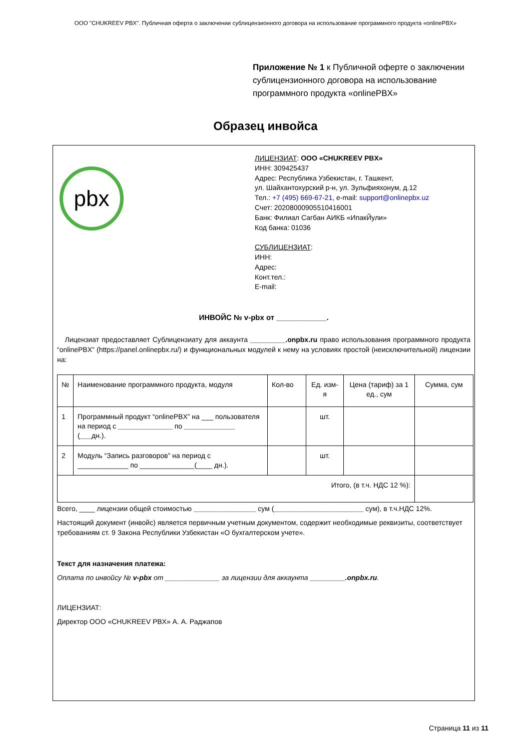ООО "CHUKREEV PBX". Публичная оферта о заключении сублицензионного договора на использование программного продукта «onlinePBX»
Приложение № 1 к Публичной оферте о заключении сублицензионного договора на использование программного продукта «onlinePBX»
Образец инвойса
pbx
ЛИЦЕНЗИАТ: ООО «CHUKREEV PBX»
ИНН: 309425437
Адрес: Республика Узбекистан, г. Ташкент,
ул. Шайхантохурский р-н, ул. Зульфияхонум, д.12
Тел.: +7 (495) 669-67-21, e-mail: support@onlinepbx.uz
Счет: 20208000905510416001
Банк: Филиал Сагбан АИКБ «ИпакЙули»
Код банка: 01036
СУБЛИЦЕНЗИАТ:
ИНН:
Адрес:
Конт.тел.:
E-mail:
ИНВОЙС № v-pbx от ____________.
Лицензиат предоставляет Сублицензиату для аккаунта _________.onpbx.ru право использования программного продукта “onlinePBX” (https://panel.onlinepbx.ru/) и функциональных модулей к нему на условиях простой (неисключительной) лицензии на:
| № | Наименование программного продукта, модуля | Кол-во | Ед. изм-я | Цена (тариф) за 1 ед., сум | Сумма, сум |
| 1 | Программный продукт “onlinePBX” на ___ пользователя на период с ______________ по _____________ ( ___ дн.). | | шт. | | |
| 2 | Модуль “Запись разговоров” на период с _____________ по ______________(____ дн.). | | шт. | | |
| Итого, (в т.ч. НДС 12 %): | | | | | |
Всего, ____ лицензии общей стоимостью ________________ сум (_______________________ сум), в т.ч.НДС 12%.
Настоящий документ (инвойс) является первичным учетным документом, содержит необходимые реквизиты, соответствует требованиям ст. 9 Закона Республики Узбекистан «О бухгалтерском учете».
Текст для назначения платежа:
Оплата по инвойсу № v-pbx от ______________ за лицензии для аккаунта _________.onpbx.ru.
ЛИЦЕНЗИАТ:
Директор ООО «CHUKREEV PBX» А. А. Раджапов
Страница 11 из 11